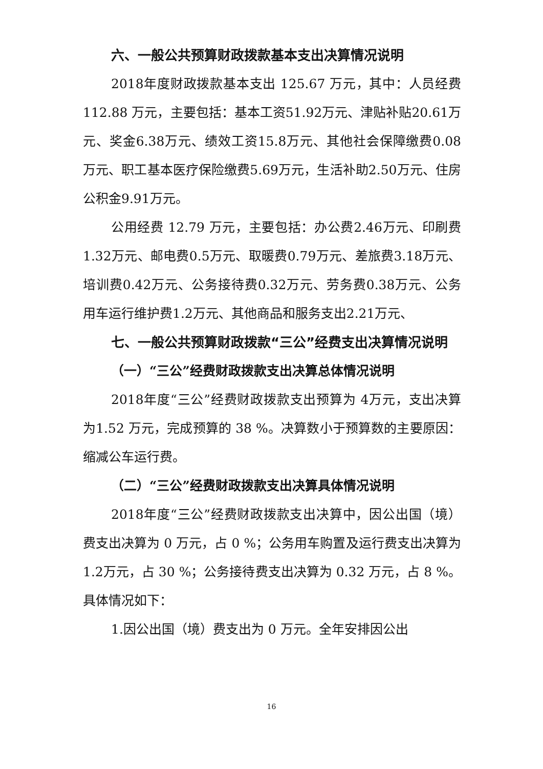六、一般公共预算财政拨款基本支出决算情况说明
2018年度财政拨款基本支出 125.67 万元，其中：人员经费 112.88 万元，主要包括：基本工资51.92万元、津贴补贴20.61万元、奖金6.38万元、绩效工资15.8万元、其他社会保障缴费0.08万元、职工基本医疗保险缴费5.69万元，生活补助2.50万元、住房公积金9.91万元。
公用经费 12.79 万元，主要包括：办公费2.46万元、印刷费1.32万元、邮电费0.5万元、取暖费0.79万元、差旅费3.18万元、培训费0.42万元、公务接待费0.32万元、劳务费0.38万元、公务用车运行维护费1.2万元、其他商品和服务支出2.21万元、
七、一般公共预算财政拨款“三公”经费支出决算情况说明
（一）“三公”经费财政拨款支出决算总体情况说明
2018年度“三公”经费财政拨款支出预算为 4万元，支出决算为1.52 万元，完成预算的 38 %。决算数小于预算数的主要原因：缩减公车运行费。
（二）“三公”经费财政拨款支出决算具体情况说明
2018年度“三公”经费财政拨款支出决算中，因公出国（境）费支出决算为 0 万元，占 0 %；公务用车购置及运行费支出决算为 1.2万元，占 30 %；公务接待费支出决算为 0.32 万元，占 8 %。具体情况如下：
1.因公出国（境）费支出为 0 万元。全年安排因公出
16